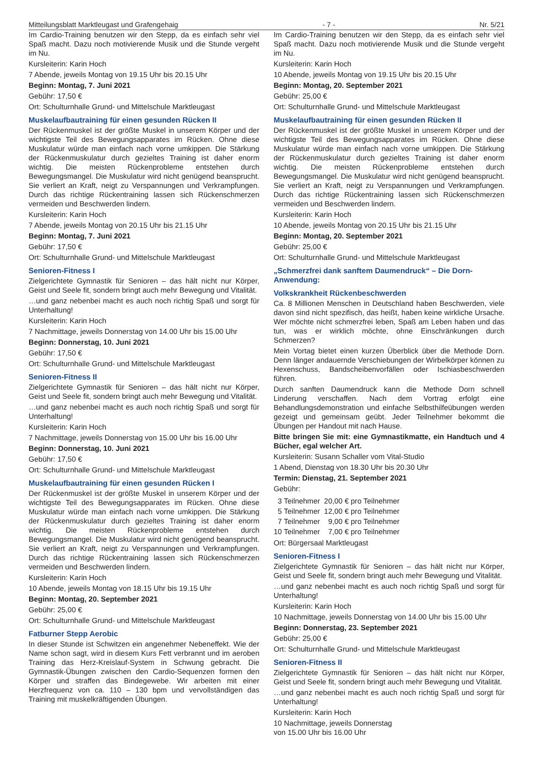Mitteilungsblatt Marktleugast und Grafengehaig - 7 - Nr. 5/21
Im Cardio-Training benutzen wir den Stepp, da es einfach sehr viel Spaß macht. Dazu noch motivierende Musik und die Stunde vergeht im Nu.
Kursleiterin: Karin Hoch
7 Abende, jeweils Montag von 19.15 Uhr bis 20.15 Uhr
Beginn: Montag, 7. Juni 2021
Gebühr: 17,50 €
Ort: Schulturnhalle Grund- und Mittelschule Marktleugast
Muskelaufbautraining für einen gesunden Rücken II
Der Rückenmuskel ist der größte Muskel in unserem Körper und der wichtigste Teil des Bewegungsapparates im Rücken. Ohne diese Muskulatur würde man einfach nach vorne umkippen. Die Stärkung der Rückenmuskulatur durch gezieltes Training ist daher enorm wichtig. Die meisten Rückenprobleme entstehen durch Bewegungsmangel. Die Muskulatur wird nicht genügend beansprucht. Sie verliert an Kraft, neigt zu Verspannungen und Verkrampfungen. Durch das richtige Rückentraining lassen sich Rückenschmerzen vermeiden und Beschwerden lindern.
Kursleiterin: Karin Hoch
7 Abende, jeweils Montag von 20.15 Uhr bis 21.15 Uhr
Beginn: Montag, 7. Juni 2021
Gebühr: 17,50 €
Ort: Schulturnhalle Grund- und Mittelschule Marktleugast
Senioren-Fitness I
Zielgerichtete Gymnastik für Senioren – das hält nicht nur Körper, Geist und Seele fit, sondern bringt auch mehr Bewegung und Vitalität.
…und ganz nebenbei macht es auch noch richtig Spaß und sorgt für Unterhaltung!
Kursleiterin: Karin Hoch
7 Nachmittage, jeweils Donnerstag von 14.00 Uhr bis 15.00 Uhr
Beginn: Donnerstag, 10. Juni 2021
Gebühr: 17,50 €
Ort: Schulturnhalle Grund- und Mittelschule Marktleugast
Senioren-Fitness II
Zielgerichtete Gymnastik für Senioren – das hält nicht nur Körper, Geist und Seele fit, sondern bringt auch mehr Bewegung und Vitalität.
…und ganz nebenbei macht es auch noch richtig Spaß und sorgt für Unterhaltung!
Kursleiterin: Karin Hoch
7 Nachmittage, jeweils Donnerstag von 15.00 Uhr bis 16.00 Uhr
Beginn: Donnerstag, 10. Juni 2021
Gebühr: 17,50 €
Ort: Schulturnhalle Grund- und Mittelschule Marktleugast
Muskelaufbautraining für einen gesunden Rücken I
Der Rückenmuskel ist der größte Muskel in unserem Körper und der wichtigste Teil des Bewegungsapparates im Rücken. Ohne diese Muskulatur würde man einfach nach vorne umkippen. Die Stärkung der Rückenmuskulatur durch gezieltes Training ist daher enorm wichtig. Die meisten Rückenprobleme entstehen durch Bewegungsmangel. Die Muskulatur wird nicht genügend beansprucht. Sie verliert an Kraft, neigt zu Verspannungen und Verkrampfungen. Durch das richtige Rückentraining lassen sich Rückenschmerzen vermeiden und Beschwerden lindern.
Kursleiterin: Karin Hoch
10 Abende, jeweils Montag von 18.15 Uhr bis 19.15 Uhr
Beginn: Montag, 20. September 2021
Gebühr: 25,00 €
Ort: Schulturnhalle Grund- und Mittelschule Marktleugast
Fatburner Stepp Aerobic
In dieser Stunde ist Schwitzen ein angenehmer Nebeneffekt. Wie der Name schon sagt, wird in diesem Kurs Fett verbrannt und im aeroben Training das Herz-Kreislauf-System in Schwung gebracht. Die Gymnastik-Übungen zwischen den Cardio-Sequenzen formen den Körper und straffen das Bindegewebe. Wir arbeiten mit einer Herzfrequenz von ca. 110 – 130 bpm und vervollständigen das Training mit muskelkräftigenden Übungen.
Im Cardio-Training benutzen wir den Stepp, da es einfach sehr viel Spaß macht. Dazu noch motivierende Musik und die Stunde vergeht im Nu.
Kursleiterin: Karin Hoch
10 Abende, jeweils Montag von 19.15 Uhr bis 20.15 Uhr
Beginn: Montag, 20. September 2021
Gebühr: 25,00 €
Ort: Schulturnhalle Grund- und Mittelschule Marktleugast
Muskelaufbautraining für einen gesunden Rücken II
Der Rückenmuskel ist der größte Muskel in unserem Körper und der wichtigste Teil des Bewegungsapparates im Rücken. Ohne diese Muskulatur würde man einfach nach vorne umkippen. Die Stärkung der Rückenmuskulatur durch gezieltes Training ist daher enorm wichtig. Die meisten Rückenprobleme entstehen durch Bewegungsmangel. Die Muskulatur wird nicht genügend beansprucht. Sie verliert an Kraft, neigt zu Verspannungen und Verkrampfungen. Durch das richtige Rückentraining lassen sich Rückenschmerzen vermeiden und Beschwerden lindern.
Kursleiterin: Karin Hoch
10 Abende, jeweils Montag von 20.15 Uhr bis 21.15 Uhr
Beginn: Montag, 20. September 2021
Gebühr: 25,00 €
Ort: Schulturnhalle Grund- und Mittelschule Marktleugast
„Schmerzfrei dank sanftem Daumendruck“ – Die Dorn-Anwendung:
Volkskrankheit Rückenbeschwerden
Ca. 8 Millionen Menschen in Deutschland haben Beschwerden, viele davon sind nicht spezifisch, das heißt, haben keine wirkliche Ursache. Wer möchte nicht schmerzfrei leben, Spaß am Leben haben und das tun, was er wirklich möchte, ohne Einschränkungen durch Schmerzen?
Mein Vortag bietet einen kurzen Überblick über die Methode Dorn. Denn länger andauernde Verschiebungen der Wirbelkörper können zu Hexenschuss, Bandscheibenvorfällen oder Ischiasbeschwerden führen.
Durch sanften Daumendruck kann die Methode Dorn schnell Linderung verschaffen. Nach dem Vortrag erfolgt eine Behandlungsdemonstration und einfache Selbsthilfeübungen werden gezeigt und gemeinsam geübt. Jeder Teilnehmer bekommt die Übungen per Handout mit nach Hause.
Bitte bringen Sie mit: eine Gymnastikmatte, ein Handtuch und 4 Bücher, egal welcher Art.
Kursleiterin: Susann Schaller vom Vital-Studio
1 Abend, Dienstag von 18.30 Uhr bis 20.30 Uhr
Termin: Dienstag, 21. September 2021
Gebühr:
| 3 Teilnehmer | 20,00 € pro Teilnehmer |
| 5 Teilnehmer | 12,00 € pro Teilnehmer |
| 7 Teilnehmer | 9,00 € pro Teilnehmer |
| 10 Teilnehmer | 7,00 € pro Teilnehmer |
Ort: Bürgersaal Marktleugast
Senioren-Fitness I
Zielgerichtete Gymnastik für Senioren – das hält nicht nur Körper, Geist und Seele fit, sondern bringt auch mehr Bewegung und Vitalität.
…und ganz nebenbei macht es auch noch richtig Spaß und sorgt für Unterhaltung!
Kursleiterin: Karin Hoch
10 Nachmittage, jeweils Donnerstag von 14.00 Uhr bis 15.00 Uhr
Beginn: Donnerstag, 23. September 2021
Gebühr: 25,00 €
Ort: Schulturnhalle Grund- und Mittelschule Marktleugast
Senioren-Fitness II
Zielgerichtete Gymnastik für Senioren – das hält nicht nur Körper, Geist und Seele fit, sondern bringt auch mehr Bewegung und Vitalität.
…und ganz nebenbei macht es auch noch richtig Spaß und sorgt für Unterhaltung!
Kursleiterin: Karin Hoch
10 Nachmittage, jeweils Donnerstag
von 15.00 Uhr bis 16.00 Uhr